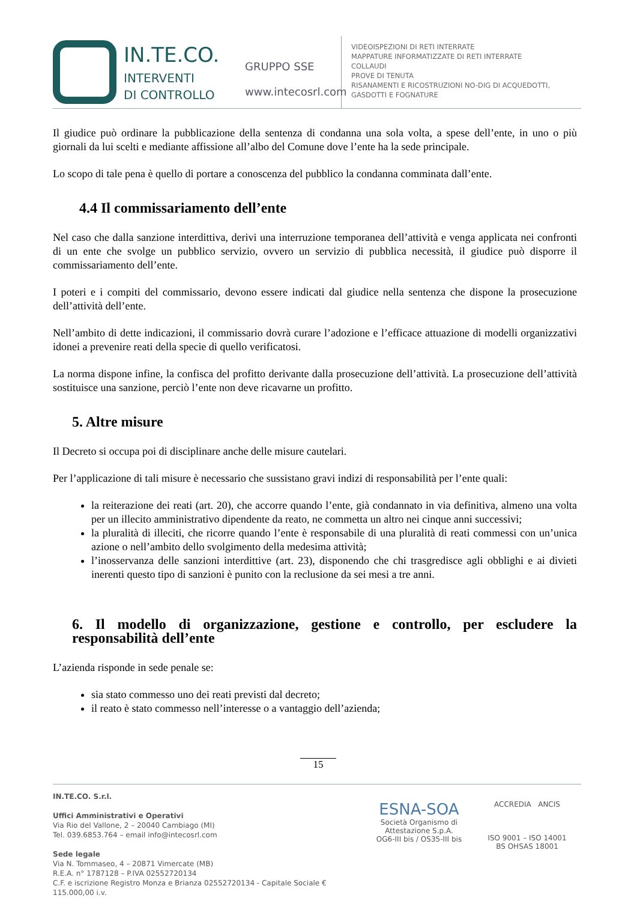IN.TE.CO.
INTERVENTI
DI CONTROLLO
GRUPPO SSE
www.intecosrl.com
VIDEOISPEZIONI DI RETI INTERRATE
MAPPATURE INFORMATIZZATE DI RETI INTERRATE
COLLAUDI
PROVE DI TENUTA
RISANAMENTI E RICOSTRUZIONI NO-DIG DI ACQUEDOTTI,
GASDOTTI E FOGNATURE
Il giudice può ordinare la pubblicazione della sentenza di condanna una sola volta, a spese dell’ente, in uno o più giornali da lui scelti e mediante affissione all’albo del Comune dove l’ente ha la sede principale.
Lo scopo di tale pena è quello di portare a conoscenza del pubblico la condanna comminata dall’ente.
4.4 Il commissariamento dell’ente
Nel caso che dalla sanzione interdittiva, derivi una interruzione temporanea dell’attività e venga applicata nei confronti di un ente che svolge un pubblico servizio, ovvero un servizio di pubblica necessità, il giudice può disporre il commissariamento dell’ente.
I poteri e i compiti del commissario, devono essere indicati dal giudice nella sentenza che dispone la prosecuzione dell’attività dell’ente.
Nell’ambito di dette indicazioni, il commissario dovrà curare l’adozione e l’efficace attuazione di modelli organizzativi idonei a prevenire reati della specie di quello verificatosi.
La norma dispone infine, la confisca del profitto derivante dalla prosecuzione dell’attività. La prosecuzione dell’attività sostituisce una sanzione, perciò l’ente non deve ricavarne un profitto.
5. Altre misure
Il Decreto si occupa poi di disciplinare anche delle misure cautelari.
Per l’applicazione di tali misure è necessario che sussistano gravi indizi di responsabilità per l’ente quali:
la reiterazione dei reati (art. 20), che accorre quando l’ente, già condannato in via definitiva, almeno una volta per un illecito amministrativo dipendente da reato, ne commetta un altro nei cinque anni successivi;
la pluralità di illeciti, che ricorre quando l’ente è responsabile di una pluralità di reati commessi con un’unica azione o nell’ambito dello svolgimento della medesima attività;
l’inosservanza delle sanzioni interdittive (art. 23), disponendo che chi trasgredisce agli obblighi e ai divieti inerenti questo tipo di sanzioni è punito con la reclusione da sei mesi a tre anni.
6. Il modello di organizzazione, gestione e controllo, per escludere la responsabilità dell’ente
L’azienda risponde in sede penale se:
sia stato commesso uno dei reati previsti dal decreto;
il reato è stato commesso nell’interesse o a vantaggio dell’azienda;
15
IN.TE.CO. S.r.l.
Uffici Amministrativi e Operativi
Via Rio del Vallone, 2 – 20040 Cambiago (MI)
Tel. 039.6853.764 – email info@intecosrl.com
Sede legale
Via N. Tommaseo, 4 – 20871 Vimercate (MB)
R.E.A. n° 1787128 – P.IVA 02552720134
C.F. e iscrizione Registro Monza e Brianza 02552720134 - Capitale Sociale € 115.000,00 i.v.
ESNA-SOA
Società Organismo di Attestazione S.p.A.
OG6-III bis / OS35-III bis
ACCREDIA ANCIS
ISO 9001 – ISO 14001
BS OHSAS 18001